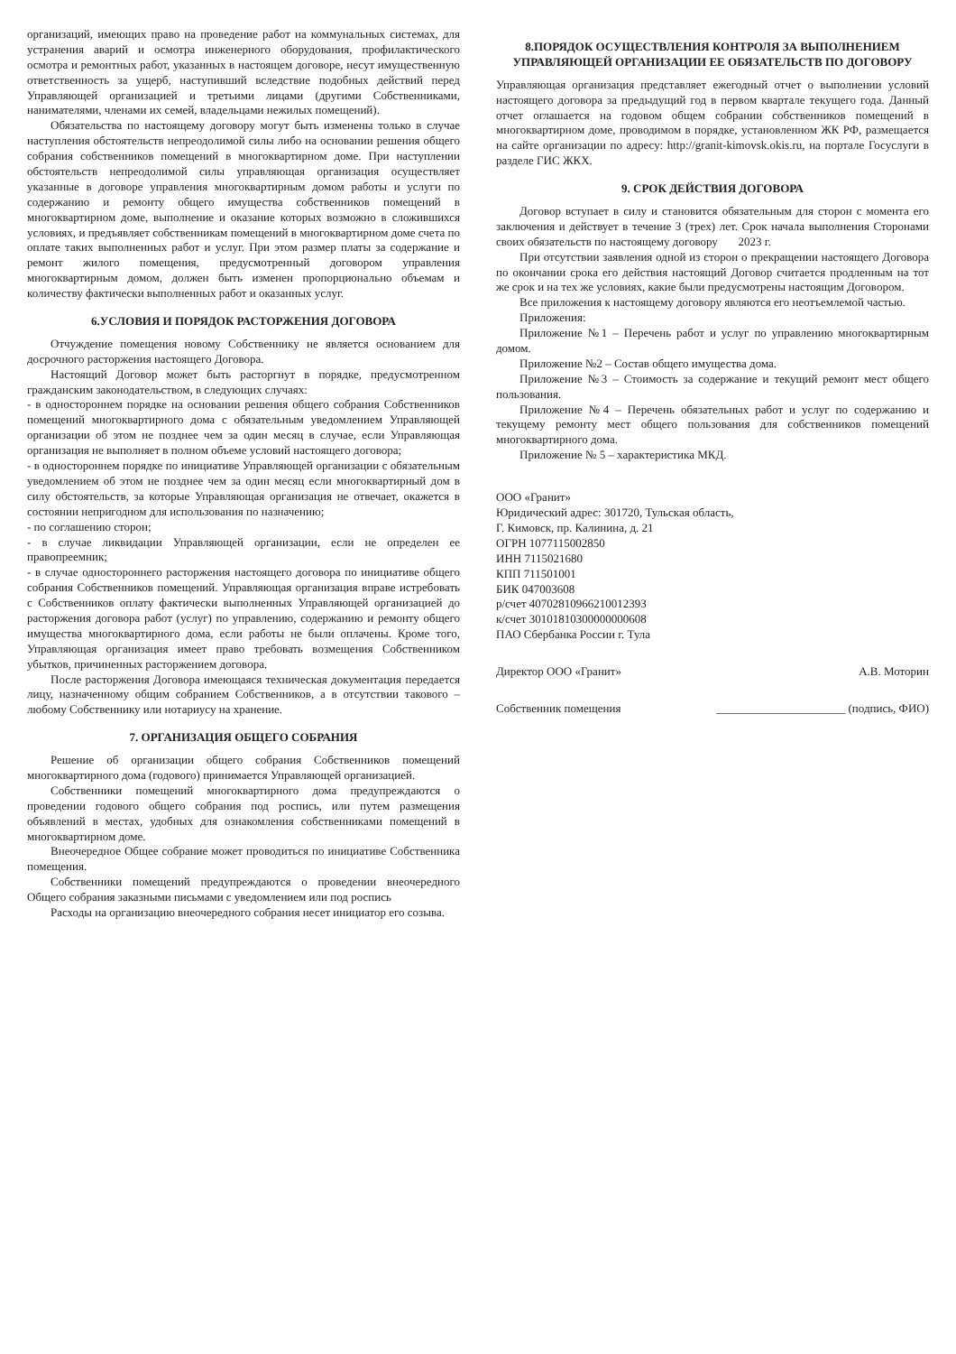организаций, имеющих право на проведение работ на коммунальных системах, для устранения аварий и осмотра инженерного оборудования, профилактического осмотра и ремонтных работ, указанных в настоящем договоре, несут имущественную ответственность за ущерб, наступивший вследствие подобных действий перед Управляющей организацией и третьими лицами (другими Собственниками, нанимателями, членами их семей, владельцами нежилых помещений).
Обязательства по настоящему договору могут быть изменены только в случае наступления обстоятельств непреодолимой силы либо на основании решения общего собрания собственников помещений в многоквартирном доме. При наступлении обстоятельств непреодолимой силы управляющая организация осуществляет указанные в договоре управления многоквартирным домом работы и услуги по содержанию и ремонту общего имущества собственников помещений в многоквартирном доме, выполнение и оказание которых возможно в сложившихся условиях, и предъявляет собственникам помещений в многоквартирном доме счета по оплате таких выполненных работ и услуг. При этом размер платы за содержание и ремонт жилого помещения, предусмотренный договором управления многоквартирным домом, должен быть изменен пропорционально объемам и количеству фактически выполненных работ и оказанных услуг.
6.УСЛОВИЯ И ПОРЯДОК РАСТОРЖЕНИЯ ДОГОВОРА
Отчуждение помещения новому Собственнику не является основанием для досрочного расторжения настоящего Договора.
Настоящий Договор может быть расторгнут в порядке, предусмотренном гражданским законодательством, в следующих случаях:
- в одностороннем порядке на основании решения общего собрания Собственников помещений многоквартирного дома с обязательным уведомлением Управляющей организации об этом не позднее чем за один месяц в случае, если Управляющая организация не выполняет в полном объеме условий настоящего договора;
- в одностороннем порядке по инициативе Управляющей организации с обязательным уведомлением об этом не позднее чем за один месяц если многоквартирный дом в силу обстоятельств, за которые Управляющая организация не отвечает, окажется в состоянии непригодном для использования по назначению;
- по соглашению сторон;
- в случае ликвидации Управляющей организации, если не определен ее правопреемник;
- в случае одностороннего расторжения настоящего договора по инициативе общего собрания Собственников помещений. Управляющая организация вправе истребовать с Собственников оплату фактически выполненных Управляющей организацией до расторжения договора работ (услуг) по управлению, содержанию и ремонту общего имущества многоквартирного дома, если работы не были оплачены. Кроме того, Управляющая организация имеет право требовать возмещения Собственником убытков, причиненных расторжением договора.
После расторжения Договора имеющаяся техническая документация передается лицу, назначенному общим собранием Собственников, а в отсутствии такового – любому Собственнику или нотариусу на хранение.
7. ОРГАНИЗАЦИЯ ОБЩЕГО СОБРАНИЯ
Решение об организации общего собрания Собственников помещений многоквартирного дома (годового) принимается Управляющей организацией.
Собственники помещений многоквартирного дома предупреждаются о проведении годового общего собрания под роспись, или путем размещения объявлений в местах, удобных для ознакомления собственниками помещений в многоквартирном доме.
Внеочередное Общее собрание может проводиться по инициативе Собственника помещения.
Собственники помещений предупреждаются о проведении внеочередного Общего собрания заказными письмами с уведомлением или под роспись
Расходы на организацию внеочередного собрания несет инициатор его созыва.
8.ПОРЯДОК ОСУЩЕСТВЛЕНИЯ КОНТРОЛЯ ЗА ВЫПОЛНЕНИЕМ УПРАВЛЯЮЩЕЙ ОРГАНИЗАЦИИ ЕЕ ОБЯЗАТЕЛЬСТВ ПО ДОГОВОРУ
Управляющая организация представляет ежегодный отчет о выполнении условий настоящего договора за предыдущий год в первом квартале текущего года. Данный отчет оглашается на годовом общем собрании собственников помещений в многоквартирном доме, проводимом в порядке, установленном ЖК РФ, размещается на сайте организации по адресу: http://granit-kimovsk.okis.ru, на портале Госуслуги в разделе ГИС ЖКХ.
9. СРОК ДЕЙСТВИЯ ДОГОВОРА
Договор вступает в силу и становится обязательным для сторон с момента его заключения и действует в течение 3 (трех) лет. Срок начала выполнения Сторонами своих обязательств по настоящему договору 2023 г.
При отсутствии заявления одной из сторон о прекращении настоящего Договора по окончании срока его действия настоящий Договор считается продленным на тот же срок и на тех же условиях, какие были предусмотрены настоящим Договором.
Все приложения к настоящему договору являются его неотъемлемой частью.
Приложения:
Приложение №1 – Перечень работ и услуг по управлению многоквартирным домом.
Приложение №2 – Состав общего имущества дома.
Приложение №3 – Стоимость за содержание и текущий ремонт мест общего пользования.
Приложение №4 – Перечень обязательных работ и услуг по содержанию и текущему ремонту мест общего пользования для собственников помещений многоквартирного дома.
Приложение № 5 – характеристика МКД.
ООО «Гранит»
Юридический адрес: 301720, Тульская область,
Г. Кимовск, пр. Калинина, д. 21
ОГРН 1077115002850
ИНН 7115021680
КПП 711501001
БИК 047003608
р/счет 40702810966210012393
к/счет 30101810300000000608
ПАО Сбербанка России г. Тула
Директор ООО «Гранит» А.В. Моторин
Собственник помещения ______________________ (подпись, ФИО)